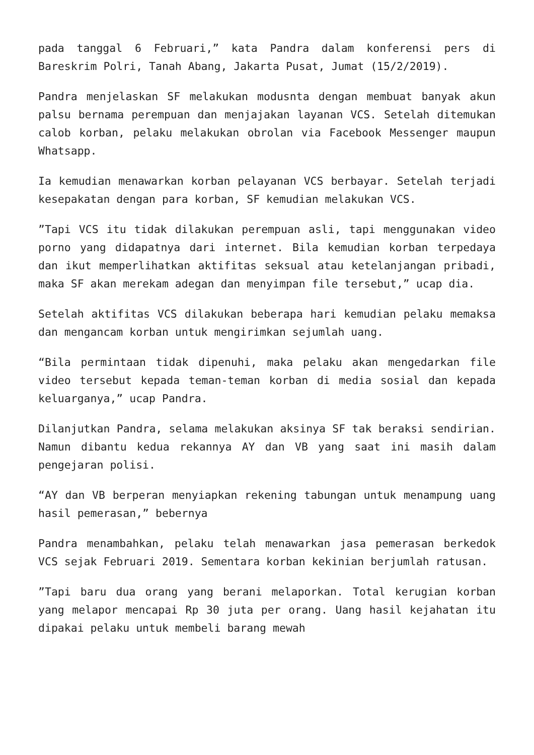pada tanggal 6 Februari,” kata Pandra dalam konferensi pers di Bareskrim Polri, Tanah Abang, Jakarta Pusat, Jumat (15/2/2019).
Pandra menjelaskan SF melakukan modusnta dengan membuat banyak akun palsu bernama perempuan dan menjajakan layanan VCS. Setelah ditemukan calob korban, pelaku melakukan obrolan via Facebook Messenger maupun Whatsapp.
Ia kemudian menawarkan korban pelayanan VCS berbayar. Setelah terjadi kesepakatan dengan para korban, SF kemudian melakukan VCS.
”Tapi VCS itu tidak dilakukan perempuan asli, tapi menggunakan video porno yang didapatnya dari internet. Bila kemudian korban terpedaya dan ikut memperlihatkan aktifitas seksual atau ketelanjangan pribadi, maka SF akan merekam adegan dan menyimpan file tersebut,” ucap dia.
Setelah aktifitas VCS dilakukan beberapa hari kemudian pelaku memaksa dan mengancam korban untuk mengirimkan sejumlah uang.
“Bila permintaan tidak dipenuhi, maka pelaku akan mengedarkan file video tersebut kepada teman-teman korban di media sosial dan kepada keluarganya,” ucap Pandra.
Dilanjutkan Pandra, selama melakukan aksinya SF tak beraksi sendirian. Namun dibantu kedua rekannya AY dan VB yang saat ini masih dalam pengejaran polisi.
“AY dan VB berperan menyiapkan rekening tabungan untuk menampung uang hasil pemerasan,” bebernya
Pandra menambahkan, pelaku telah menawarkan jasa pemerasan berkedok VCS sejak Februari 2019. Sementara korban kekinian berjumlah ratusan.
”Tapi baru dua orang yang berani melaporkan. Total kerugian korban yang melapor mencapai Rp 30 juta per orang. Uang hasil kejahatan itu dipakai pelaku untuk membeli barang mewah